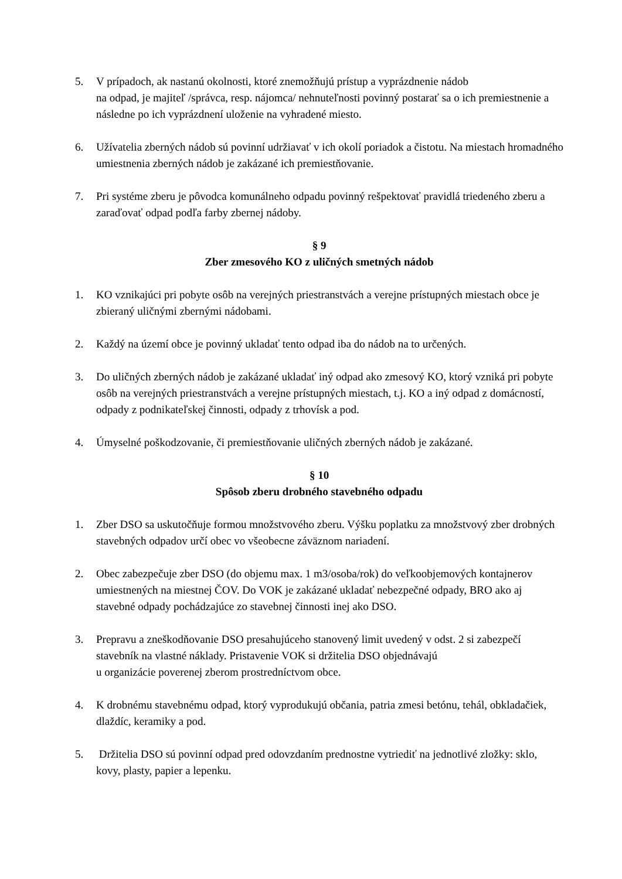5. V prípadoch, ak nastanú okolnosti, ktoré znemožňujú prístup a vyprázdnenie nádob
na odpad, je majiteľ /správca, resp. nájomca/ nehnuteľnosti povinný postarať sa o ich premiestnenie a následne po ich vyprázdnení uloženie na vyhradené miesto.
6. Užívatelia zberných nádob sú povinní udržiavať v ich okolí poriadok a čistotu. Na miestach hromadného umiestnenia zberných nádob je zakázané ich premiestňovanie.
7. Pri systéme zberu je pôvodca komunálneho odpadu povinný rešpektovať pravidlá triedeného zberu a zaraďovať odpad podľa farby zbernej nádoby.
§ 9
Zber zmesového KO z uličných smetných nádob
1. KO vznikajúci pri pobyte osôb na verejných priestranstvách a verejne prístupných miestach obce je zbieraný uličnými zbernými nádobami.
2. Každý na území obce je povinný ukladať tento odpad iba do nádob na to určených.
3. Do uličných zberných nádob je zakázané ukladať iný odpad ako zmesový KO, ktorý vzniká pri pobyte osôb na verejných priestranstvách a verejne prístupných miestach, t.j. KO a iný odpad z domácností, odpady z podnikateľskej činnosti, odpady z trhovísk a pod.
4. Úmyselné poškodzovanie, či premiestňovanie uličných zberných nádob je zakázané.
§ 10
Spôsob zberu drobného stavebného odpadu
1. Zber DSO sa uskutočňuje formou množstvového zberu. Výšku poplatku za množstvový zber drobných stavebných odpadov určí obec vo všeobecne záväznom nariadení.
2. Obec zabezpečuje zber DSO (do objemu max. 1 m3/osoba/rok) do veľkoobjemových kontajnerov umiestnených na miestnej ČOV. Do VOK je zakázané ukladať nebezpečné odpady, BRO ako aj stavebné odpady pochádzajúce zo stavebnej činnosti inej ako DSO.
3. Prepravu a zneškodňovanie DSO presahujúceho stanovený limit uvedený v odst. 2 si zabezpečí stavebník na vlastné náklady. Pristavenie VOK si držitelia DSO objednávajú
u organizácie poverenej zberom prostredníctvom obce.
4. K drobnému stavebnému odpad, ktorý vyprodukujú občania, patria zmesi betónu, tehál, obkladačiek, dlaždíc, keramiky a pod.
5. Držitelia DSO sú povinní odpad pred odovzdaním prednostne vytriediť na jednotlivé zložky: sklo, kovy, plasty, papier a lepenku.